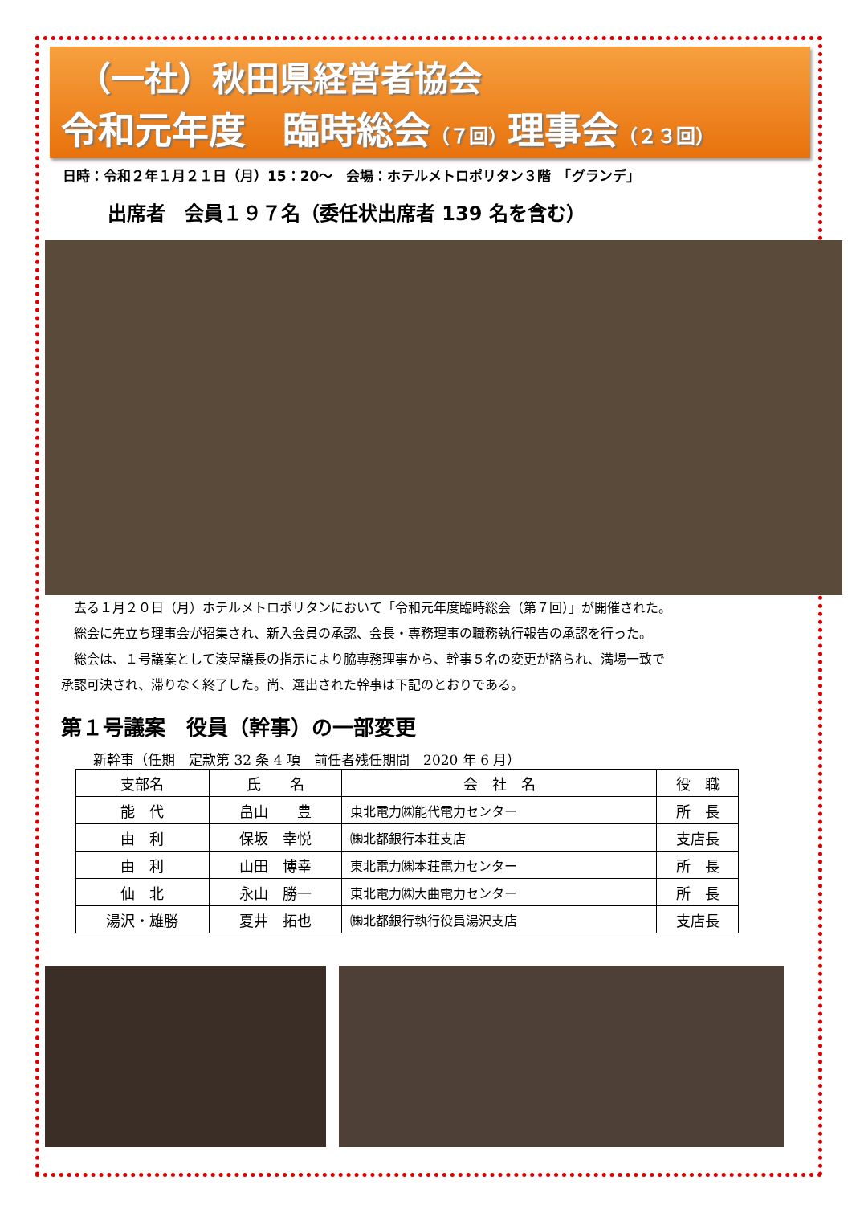（一社）秋田県経営者協会
令和元年度　臨時総会（７回）理事会（２３回）
日時：令和２年１月２１日（月）15：20～　会場：ホテルメトロポリタン３階　「グランデ」
出席者　会員１９７名（委任状出席者 139 名を含む）
去る１月２０日（月）ホテルメトロポリタンにおいて「令和元年度臨時総会（第７回）」が開催された。
総会に先立ち理事会が招集され、新入会員の承認、会長・専務理事の職務執行報告の承認を行った。
総会は、１号議案として湊屋議長の指示により脇専務理事から、幹事５名の変更が諮られ、満場一致で
承認可決され、滞りなく終了した。尚、選出された幹事は下記のとおりである。
第１号議案　役員（幹事）の一部変更
新幹事（任期　定款第 32 条 4 項　前任者残任期間　2020 年 6 月）
| 支部名 | 氏 名 | 会 社 名 | 役 職 |
| --- | --- | --- | --- |
| 能 代 | 畠山 豊 | 東北電力㈱能代電力センター | 所 長 |
| 由 利 | 保坂 幸悦 | ㈱北都銀行本荘支店 | 支店長 |
| 由 利 | 山田 博幸 | 東北電力㈱本荘電力センター | 所 長 |
| 仙 北 | 永山 勝一 | 東北電力㈱大曲電力センター | 所 長 |
| 湯沢・雄勝 | 夏井 拓也 | ㈱北都銀行執行役員湯沢支店 | 支店長 |